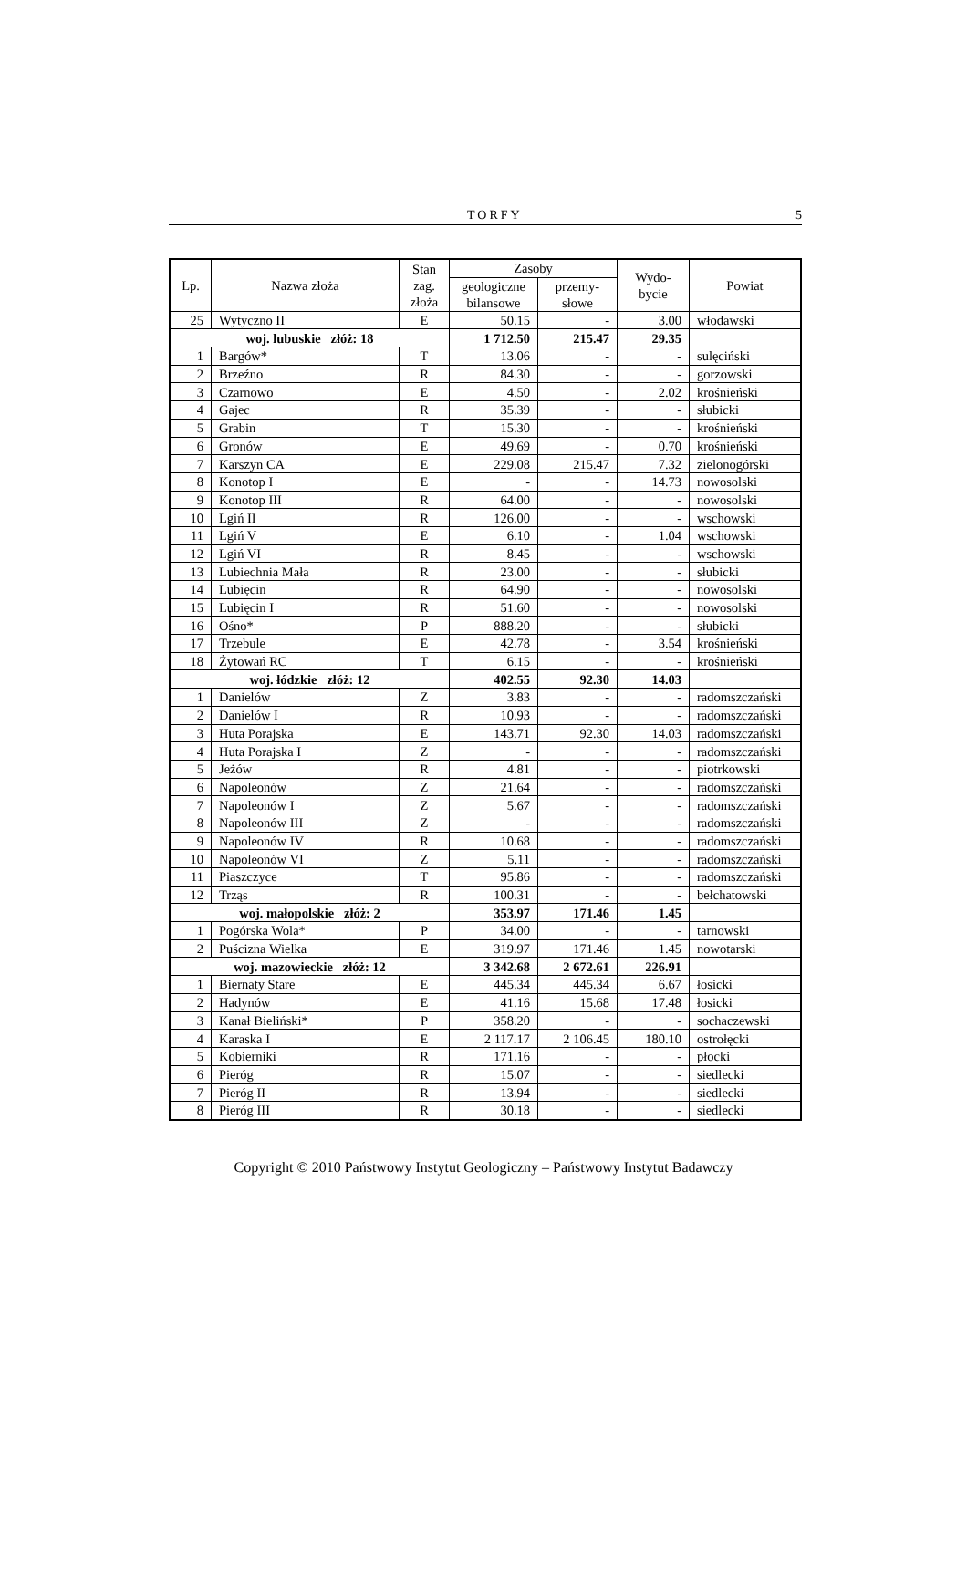TORFY 5
| Lp. | Nazwa złoża | Stan zag. złoża | Zasoby | | Wydo- bycie | Powiat |
| --- | --- | --- | --- | --- | --- | --- |
| | | | geologiczne bilansowe | przemy- słowe | | |
| 25 | Wytyczno II | E | 50.15 | - | 3.00 | włodawski |
| woj. lubuskie złóż: 18 | | | 1 712.50 | 215.47 | 29.35 | |
| 1 | Bargów* | T | 13.06 | - | - | sulęciński |
| 2 | Brzeźno | R | 84.30 | - | - | gorzowski |
| 3 | Czarnowo | E | 4.50 | - | 2.02 | krośnieński |
| 4 | Gajec | R | 35.39 | - | - | słubicki |
| 5 | Grabin | T | 15.30 | - | - | krośnieński |
| 6 | Gronów | E | 49.69 | - | 0.70 | krośnieński |
| 7 | Karszyn CA | E | 229.08 | 215.47 | 7.32 | zielonogórski |
| 8 | Konotop I | E | - | - | 14.73 | nowosolski |
| 9 | Konotop III | R | 64.00 | - | - | nowosolski |
| 10 | Lgiń II | R | 126.00 | - | - | wschowski |
| 11 | Lgiń V | E | 6.10 | - | 1.04 | wschowski |
| 12 | Lgiń VI | R | 8.45 | - | - | wschowski |
| 13 | Lubiechnia Mała | R | 23.00 | - | - | słubicki |
| 14 | Lubięcin | R | 64.90 | - | - | nowosolski |
| 15 | Lubięcin I | R | 51.60 | - | - | nowosolski |
| 16 | Ośno* | P | 888.20 | - | - | słubicki |
| 17 | Trzebule | E | 42.78 | - | 3.54 | krośnieński |
| 18 | Żytowań RC | T | 6.15 | - | - | krośnieński |
| woj. łódzkie złóż: 12 | | | 402.55 | 92.30 | 14.03 | |
| 1 | Danielów | Z | 3.83 | - | - | radomszczański |
| 2 | Danielów I | R | 10.93 | - | - | radomszczański |
| 3 | Huta Porajska | E | 143.71 | 92.30 | 14.03 | radomszczański |
| 4 | Huta Porajska I | Z | - | - | - | radomszczański |
| 5 | Jeżów | R | 4.81 | - | - | piotrkowski |
| 6 | Napoleonów | Z | 21.64 | - | - | radomszczański |
| 7 | Napoleonów I | Z | 5.67 | - | - | radomszczański |
| 8 | Napoleonów III | Z | - | - | - | radomszczański |
| 9 | Napoleonów IV | R | 10.68 | - | - | radomszczański |
| 10 | Napoleonów VI | Z | 5.11 | - | - | radomszczański |
| 11 | Piaszczyce | T | 95.86 | - | - | radomszczański |
| 12 | Trząs | R | 100.31 | - | - | bełchatowski |
| woj. małopolskie złóż: 2 | | | 353.97 | 171.46 | 1.45 | |
| 1 | Pogórska Wola* | P | 34.00 | - | - | tarnowski |
| 2 | Puścizna Wielka | E | 319.97 | 171.46 | 1.45 | nowotarski |
| woj. mazowieckie złóż: 12 | | | 3 342.68 | 2 672.61 | 226.91 | |
| 1 | Biernaty Stare | E | 445.34 | 445.34 | 6.67 | łosicki |
| 2 | Hadynów | E | 41.16 | 15.68 | 17.48 | łosicki |
| 3 | Kanał Bieliński* | P | 358.20 | - | - | sochaczewski |
| 4 | Karaska I | E | 2 117.17 | 2 106.45 | 180.10 | ostrołęcki |
| 5 | Kobierniki | R | 171.16 | - | - | płocki |
| 6 | Pieróg | R | 15.07 | - | - | siedlecki |
| 7 | Pieróg II | R | 13.94 | - | - | siedlecki |
| 8 | Pieróg III | R | 30.18 | - | - | siedlecki |
Copyright © 2010 Państwowy Instytut Geologiczny – Państwowy Instytut Badawczy